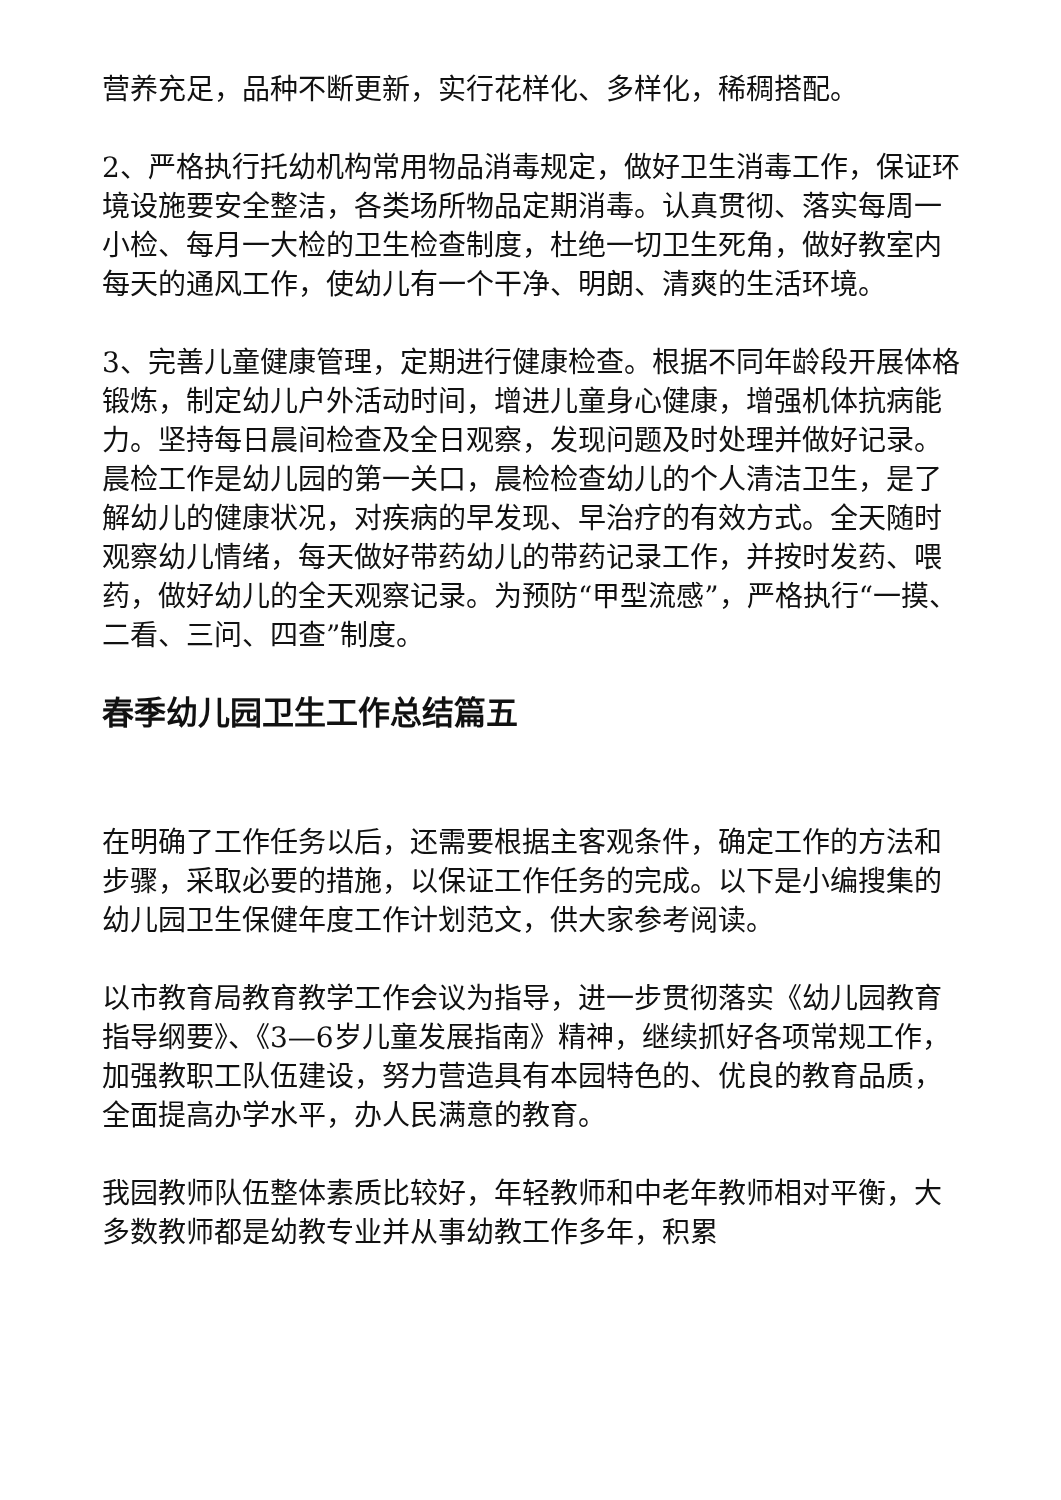营养充足，品种不断更新，实行花样化、多样化，稀稠搭配。
2、严格执行托幼机构常用物品消毒规定，做好卫生消毒工作，保证环境设施要安全整洁，各类场所物品定期消毒。认真贯彻、落实每周一小检、每月一大检的卫生检查制度，杜绝一切卫生死角，做好教室内每天的通风工作，使幼儿有一个干净、明朗、清爽的生活环境。
3、完善儿童健康管理，定期进行健康检查。根据不同年龄段开展体格锻炼，制定幼儿户外活动时间，增进儿童身心健康，增强机体抗病能力。坚持每日晨间检查及全日观察，发现问题及时处理并做好记录。晨检工作是幼儿园的第一关口，晨检检查幼儿的个人清洁卫生，是了解幼儿的健康状况，对疾病的早发现、早治疗的有效方式。全天随时观察幼儿情绪，每天做好带药幼儿的带药记录工作，并按时发药、喂药，做好幼儿的全天观察记录。为预防“甲型流感”，严格执行“一摸、二看、三问、四查”制度。
春季幼儿园卫生工作总结篇五
在明确了工作任务以后，还需要根据主客观条件，确定工作的方法和步骤，采取必要的措施，以保证工作任务的完成。以下是小编搜集的幼儿园卫生保健年度工作计划范文，供大家参考阅读。
以市教育局教育教学工作会议为指导，进一步贯彻落实《幼儿园教育指导纲要》、《3—6岁儿童发展指南》精神，继续抓好各项常规工作，加强教职工队伍建设，努力营造具有本园特色的、优良的教育品质，全面提高办学水平，办人民满意的教育。
我园教师队伍整体素质比较好，年轻教师和中老年教师相对平衡，大多数教师都是幼教专业并从事幼教工作多年，积累